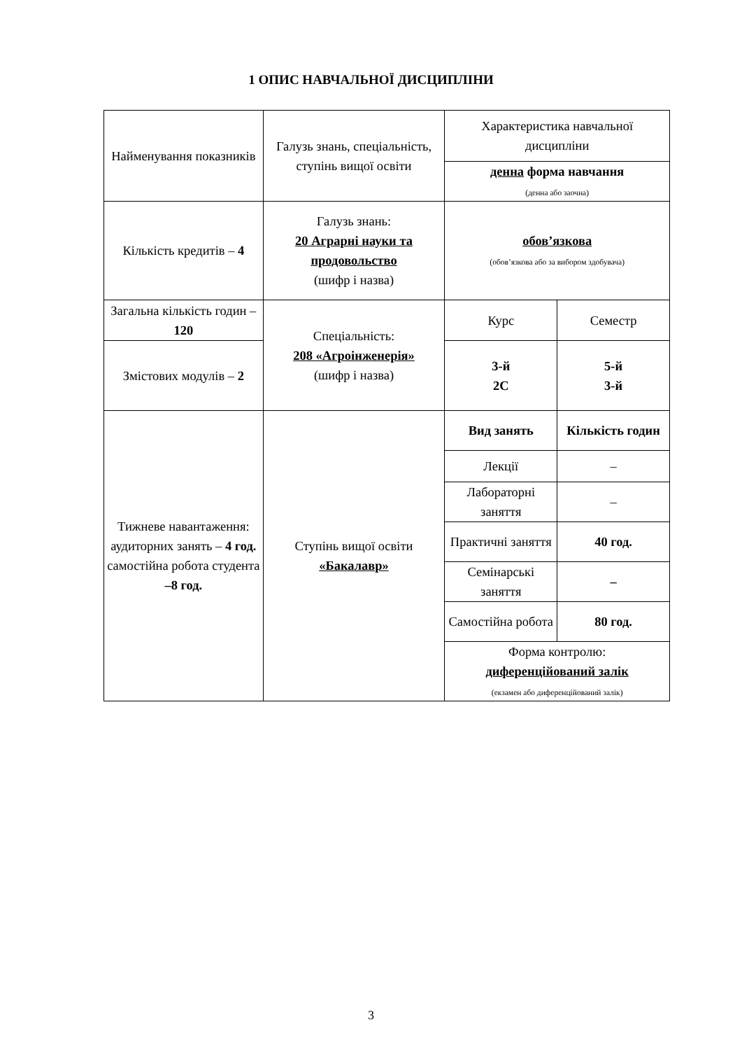1 ОПИС НАВЧАЛЬНОЇ ДИСЦИПЛІНИ
| Найменування показників | Галузь знань, спеціальність, ступінь вищої освіти | Характеристика навчальної дисципліни | |
| | | денна форма навчання (денна або заочна) | |
| Кількість кредитів – 4 | Галузь знань: 20 Аграрні науки та продовольство (шифр і назва) | обов’язкова (обов’язкова або за вибором здобувача) | |
| Загальна кількість годин – 120 | Спеціальність: 208 «Агроінженерія» (шифр і назва) | Курс | Семестр |
| Змістових модулів – 2 | | 3-й 2С | 5-й 3-й |
| Тижневе навантаження: аудиторних занять – 4 год. самостійна робота студента –8 год. | Ступінь вищої освіти «Бакалавр» | Вид занять | Кількість годин |
| | | Лекції | – |
| | | Лабораторні заняття | – |
| | | Практичні заняття | 40 год. |
| | | Семінарські заняття | – |
| | | Самостійна робота | 80 год. |
| | | Форма контролю: диференційований залік (екзамен або диференційований залік) | |
3